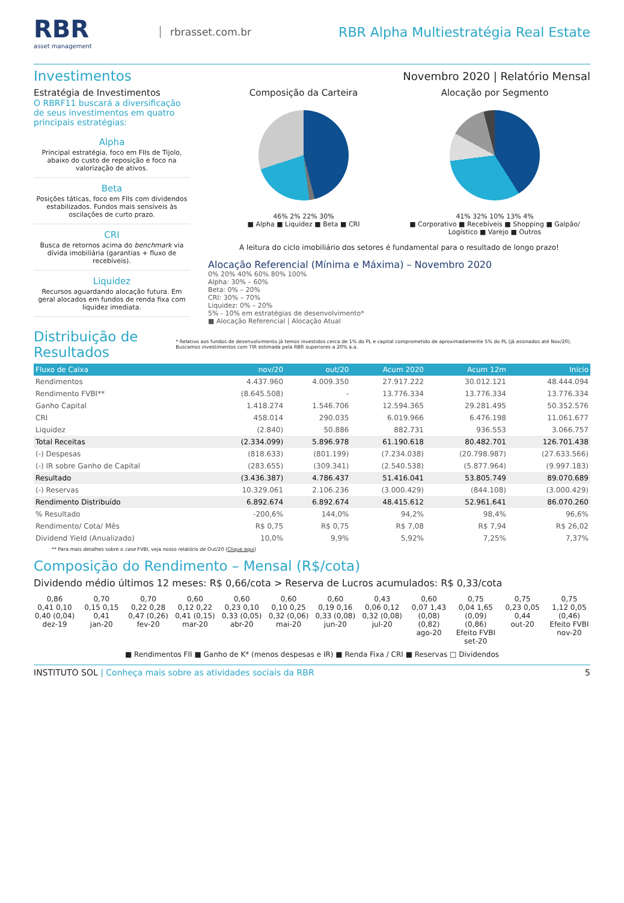RBR
asset management
rbrasset.com.br
RBR Alpha Multiestratégia Real Estate
Investimentos
Novembro 2020 | Relatório Mensal
Estratégia de Investimentos
O RBRF11 buscará a diversificação de seus investimentos em quatro principais estratégias:
Alpha
Principal estratégia, foco em FIIs de Tijolo, abaixo do custo de reposição e foco na valorização de ativos.
Beta
Posições táticas, foco em FIIs com dividendos estabilizados. Fundos mais sensíveis às oscilações de curto prazo.
CRI
Busca de retornos acima do benchmark via dívida imobiliária (garantias + fluxo de recebíveis).
Liquidez
Recursos aguardando alocação futura. Em geral alocados em fundos de renda fixa com liquidez imediata.
Composição da Carteira
46% 2% 22% 30%
■ Alpha ■ Liquidez ■ Beta ■ CRI
Alocação por Segmento
41% 32% 10% 13% 4%
■ Corporativo ■ Recebíveis ■ Shopping ■ Galpão/ Logístico ■ Varejo ■ Outros
A leitura do ciclo imobiliário dos setores é fundamental para o resultado de longo prazo!
Alocação Referencial (Mínima e Máxima) – Novembro 2020
0% 20% 40% 60% 80% 100%
Alpha: 30% – 60%
Beta: 0% – 20%
CRI: 30% – 70%
Liquidez: 0% – 20%
5% - 10% em estratégias de desenvolvimento*
■ Alocação Referencial | Alocação Atual
Distribuição de Resultados
* Relativo aos fundos de desenvolvimento já temos investidos cerca de 1% do PL e capital comprometido de aproximadamente 5% do PL (já assinados até Nov/20). Buscamos investimentos com TIR estimada pela RBR superiores a 20% a.a.
| Fluxo de Caixa | nov/20 | out/20 | Acum 2020 | Acum 12m | Início |
| --- | --- | --- | --- | --- | --- |
| Rendimentos | 4.437.960 | 4.009.350 | 27.917.222 | 30.012.121 | 48.444.094 |
| Rendimento FVBI** | (8.645.508) | - | 13.776.334 | 13.776.334 | 13.776.334 |
| Ganho Capital | 1.418.274 | 1.546.706 | 12.594.365 | 29.281.495 | 50.352.576 |
| CRI | 458.014 | 290.035 | 6.019.966 | 6.476.198 | 11.061.677 |
| Liquidez | (2.840) | 50.886 | 882.731 | 936.553 | 3.066.757 |
| Total Receitas | (2.334.099) | 5.896.978 | 61.190.618 | 80.482.701 | 126.701.438 |
| (-) Despesas | (818.633) | (801.199) | (7.234.038) | (20.798.987) | (27.633.566) |
| (-) IR sobre Ganho de Capital | (283.655) | (309.341) | (2.540.538) | (5.877.964) | (9.997.183) |
| Resultado | (3.436.387) | 4.786.437 | 51.416.041 | 53.805.749 | 89.070.689 |
| (-) Reservas | 10.329.061 | 2.106.236 | (3.000.429) | (844.108) | (3.000.429) |
| Rendimento Distribuído | 6.892.674 | 6.892.674 | 48.415.612 | 52.961.641 | 86.070.260 |
| % Resultado | -200,6% | 144,0% | 94,2% | 98,4% | 96,6% |
| Rendimento/ Cota/ Mês | R$ 0,75 | R$ 0,75 | R$ 7,08 | R$ 7,94 | R$ 26,02 |
| Dividend Yield (Anualizado) | 10,0% | 9,9% | 5,92% | 7,25% | 7,37% |
** Para mais detalhes sobre o case FVBI, veja nosso relatório de Out/20 (Clique aqui)
Composição do Rendimento – Mensal (R$/cota)
Dividendo médio últimos 12 meses: R$ 0,66/cota > Reserva de Lucros acumulados: R$ 0,33/cota
0,86
0,41 0,10 0,40 (0,04)
dez-19
0,70
0,15 0,15 0,41
jan-20
0,70
0,22 0,28 0,47 (0,26)
fev-20
0,60
0,12 0,22 0,41 (0,15)
mar-20
0,60
0,23 0,10 0,33 (0,05)
abr-20
0,60
0,10 0,25 0,32 (0,06)
mai-20
0,60
0,19 0,16 0,33 (0,08)
jun-20
0,43
0,06 0,12 0,32 (0,08)
jul-20
0,60
0,07 1,43 (0,08) (0,82)
ago-20
0,75
0,04 1,65 (0,09) (0,86)
Efeito FVBI
set-20
0,75
0,23 0,05 0,44
out-20
0,75
1,12 0,05 (0,46)
Efeito FVBI
nov-20
■ Rendimentos FII ■ Ganho de K* (menos despesas e IR) ■ Renda Fixa / CRI ■ Reservas □ Dividendos
INSTITUTO SOL | Conheça mais sobre as atividades sociais da RBR 5